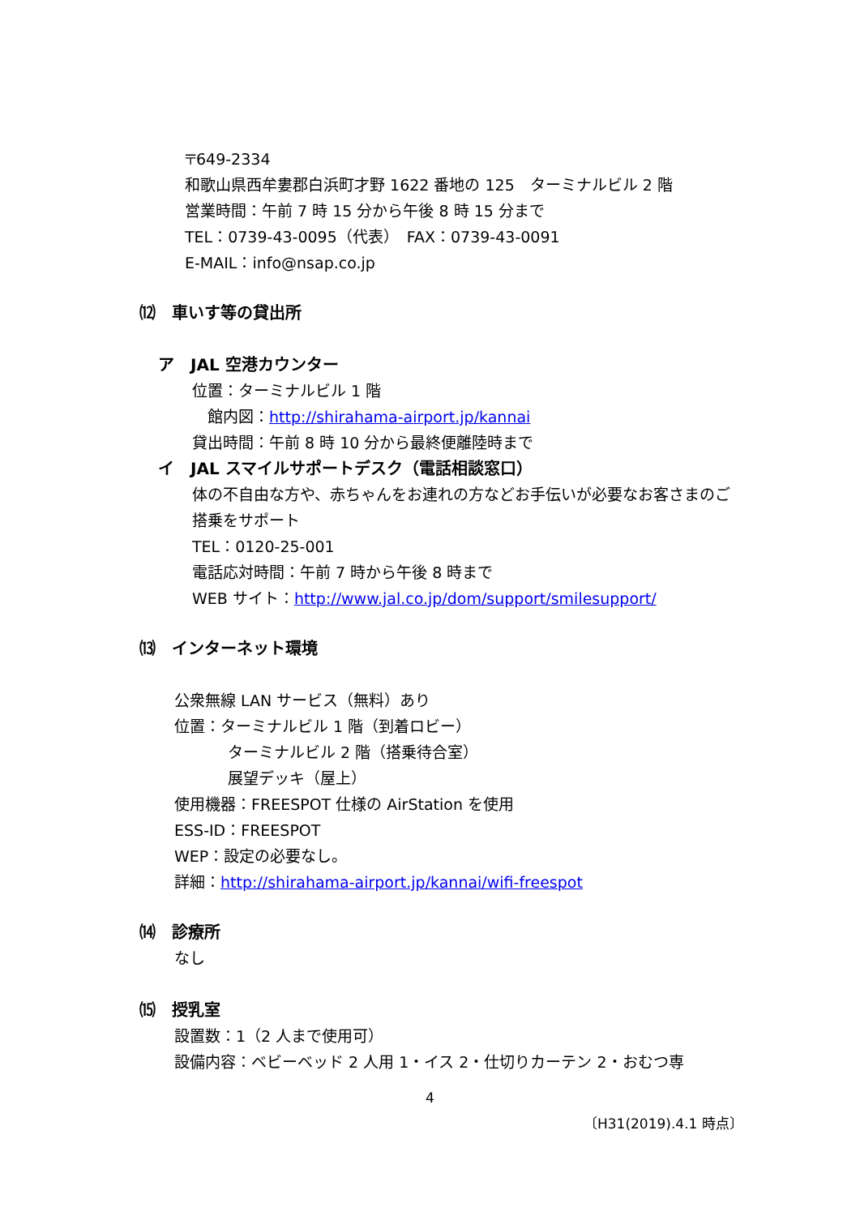〒649-2334
和歌山県西牟婁郡白浜町才野 1622 番地の 125　ターミナルビル 2 階
営業時間：午前 7 時 15 分から午後 8 時 15 分まで
TEL：0739-43-0095（代表）　FAX：0739-43-0091
E-MAIL：info@nsap.co.jp
⑿　車いす等の貸出所
ア　JAL 空港カウンター
位置：ターミナルビル 1 階
　館内図：http://shirahama-airport.jp/kannai
貸出時間：午前 8 時 10 分から最終便離陸時まで
イ　JAL スマイルサポートデスク（電話相談窓口）
体の不自由な方や、赤ちゃんをお連れの方などお手伝いが必要なお客さまのご搭乗をサポート
TEL：0120-25-001
電話応対時間：午前 7 時から午後 8 時まで
WEB サイト：http://www.jal.co.jp/dom/support/smilesupport/
⒀　インターネット環境
公衆無線 LAN サービス（無料）あり
位置：ターミナルビル 1 階（到着ロビー）
ターミナルビル 2 階（搭乗待合室）
展望デッキ（屋上）
使用機器：FREESPOT 仕様の AirStation を使用
ESS-ID：FREESPOT
WEP：設定の必要なし。
詳細：http://shirahama-airport.jp/kannai/wifi-freespot
⒁　診療所
なし
⒂　授乳室
設置数：1（2 人まで使用可）
設備内容：ベビーベッド 2 人用 1・イス 2・仕切りカーテン 2・おむつ専
4
〔H31(2019).4.1 時点〕